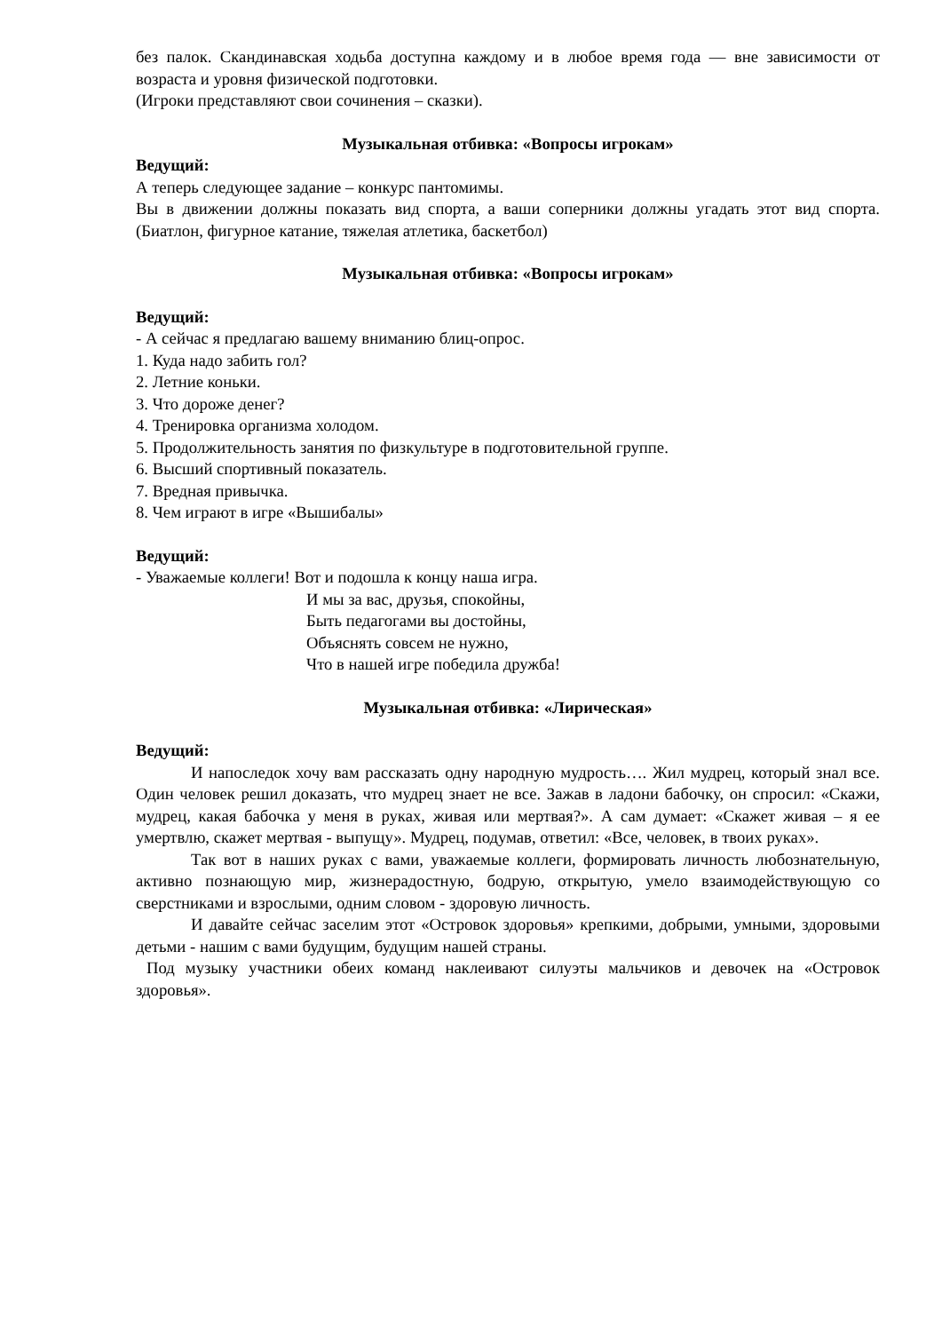без палок. Скандинавская ходьба доступна каждому и в любое время года — вне зависимости от возраста и уровня физической подготовки.
(Игроки представляют свои сочинения – сказки).
Музыкальная отбивка: «Вопросы игрокам»
Ведущий:
А теперь следующее задание – конкурс пантомимы.
Вы в движении должны показать вид спорта, а ваши соперники должны угадать этот вид спорта. (Биатлон, фигурное катание, тяжелая атлетика, баскетбол)
Музыкальная отбивка: «Вопросы игрокам»
Ведущий:
- А сейчас я предлагаю вашему вниманию блиц-опрос.
1. Куда надо забить гол?
2. Летние коньки.
3. Что дороже денег?
4. Тренировка организма холодом.
5. Продолжительность занятия по физкультуре в подготовительной группе.
6. Высший спортивный показатель.
7. Вредная привычка.
8. Чем играют в игре «Вышибалы»
Ведущий:
- Уважаемые коллеги! Вот и подошла к концу наша игра.
И мы за вас, друзья, спокойны,
Быть педагогами вы достойны,
Объяснять совсем не нужно,
Что в нашей игре победила дружба!
Музыкальная отбивка: «Лирическая»
Ведущий:
И напоследок хочу вам рассказать одну народную мудрость…. Жил мудрец, который знал все. Один человек решил доказать, что мудрец знает не все. Зажав в ладони бабочку, он спросил: «Скажи, мудрец, какая бабочка у меня в руках, живая или мертвая?». А сам думает: «Скажет живая – я ее умертвлю, скажет мертвая - выпущу». Мудрец, подумав, ответил: «Все, человек, в твоих руках».
Так вот в наших руках с вами, уважаемые коллеги, формировать личность любознательную, активно познающую мир, жизнерадостную, бодрую, открытую, умело взаимодействующую со сверстниками и взрослыми, одним словом - здоровую личность.
И давайте сейчас заселим этот «Островок здоровья» крепкими, добрыми, умными, здоровыми детьми - нашим с вами будущим, будущим нашей страны.
Под музыку участники обеих команд наклеивают силуэты мальчиков и девочек на «Островок здоровья».